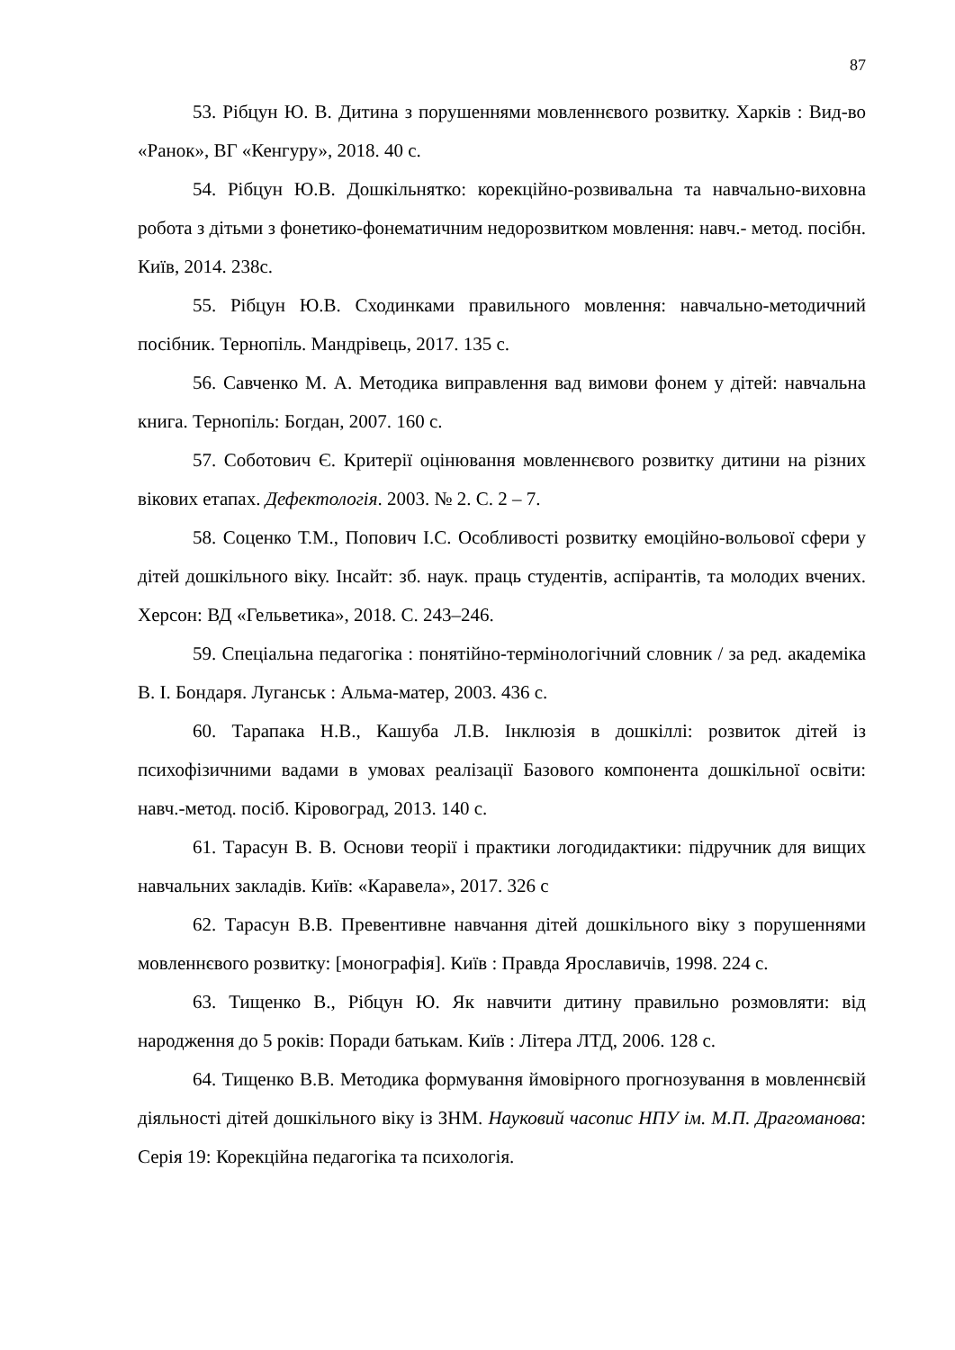87
53. Рібцун Ю. В. Дитина з порушеннями мовленнєвого розвитку. Харків : Вид-во «Ранок», ВГ «Кенгуру», 2018. 40 с.
54. Рібцун Ю.В. Дошкільнятко: корекційно-розвивальна та навчально-виховна робота з дітьми з фонетико-фонематичним недорозвитком мовлення: навч.- метод. посібн. Київ, 2014. 238с.
55. Рібцун Ю.В. Сходинками правильного мовлення: навчально-методичний посібник. Тернопіль. Мандрівець, 2017. 135 с.
56. Савченко М. А. Методика виправлення вад вимови фонем у дітей: навчальна книга. Тернопіль: Богдан, 2007. 160 с.
57. Соботович Є. Критерії оцінювання мовленнєвого розвитку дитини на різних вікових етапах. Дефектологія. 2003. № 2. С. 2 – 7.
58. Соценко Т.М., Попович І.С. Особливості розвитку емоційно-вольової сфери у дітей дошкільного віку. Інсайт: зб. наук. праць студентів, аспірантів, та молодих вчених. Херсон: ВД «Гельветика», 2018. С. 243–246.
59. Спеціальна педагогіка : понятійно-термінологічний словник / за ред. академіка В. І. Бондаря. Луганськ : Альма-матер, 2003. 436 с.
60. Тарапака Н.В., Кашуба Л.В. Інклюзія в дошкіллі: розвиток дітей із психофізичними вадами в умовах реалізації Базового компонента дошкільної освіти: навч.-метод. посіб. Кіровоград, 2013. 140 с.
61. Тарасун В. В. Основи теорії і практики логодидактики: підручник для вищих навчальних закладів. Київ: «Каравела», 2017. 326 с
62. Тарасун В.В. Превентивне навчання дітей дошкільного віку з порушеннями мовленнєвого розвитку: [монографія]. Київ : Правда Ярославичів, 1998. 224 с.
63. Тищенко В., Рібцун Ю. Як навчити дитину правильно розмовляти: від народження до 5 років: Поради батькам. Київ : Літера ЛТД, 2006. 128 с.
64. Тищенко В.В. Методика формування ймовірного прогнозування в мовленнєвій діяльності дітей дошкільного віку із ЗНМ. Науковий часопис НПУ ім. М.П. Драгоманова: Серія 19: Корекційна педагогіка та психологія.